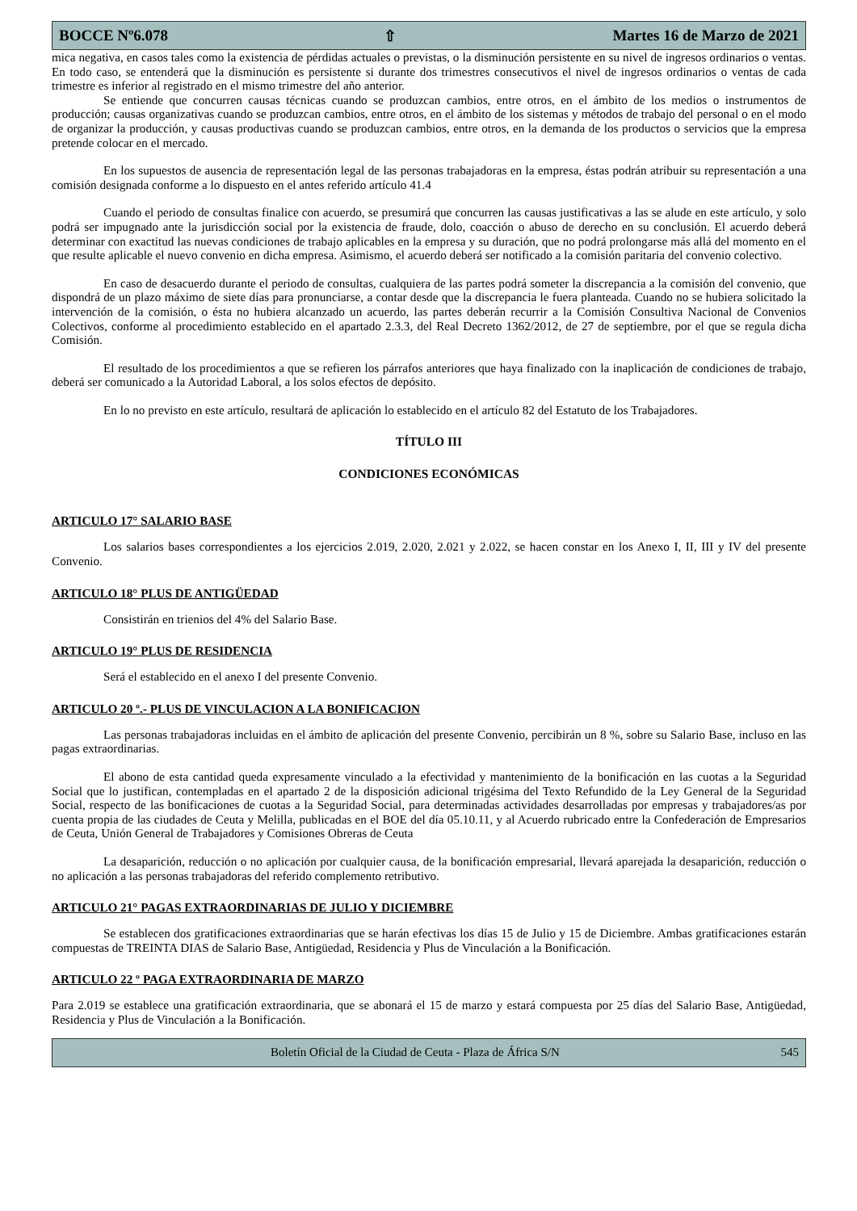BOCCE Nº6.078 ⇧ Martes 16 de Marzo de 2021
mica negativa, en casos tales como la existencia de pérdidas actuales o previstas, o la disminución persistente en su nivel de ingresos ordinarios o ventas. En todo caso, se entenderá que la disminución es persistente si durante dos trimestres consecutivos el nivel de ingresos ordinarios o ventas de cada trimestre es inferior al registrado en el mismo trimestre del año anterior.
Se entiende que concurren causas técnicas cuando se produzcan cambios, entre otros, en el ámbito de los medios o instrumentos de producción; causas organizativas cuando se produzcan cambios, entre otros, en el ámbito de los sistemas y métodos de trabajo del personal o en el modo de organizar la producción, y causas productivas cuando se produzcan cambios, entre otros, en la demanda de los productos o servicios que la empresa pretende colocar en el mercado.
En los supuestos de ausencia de representación legal de las personas trabajadoras en la empresa, éstas podrán atribuir su representación a una comisión designada conforme a lo dispuesto en el antes referido artículo 41.4
Cuando el periodo de consultas finalice con acuerdo, se presumirá que concurren las causas justificativas a las se alude en este artículo, y solo podrá ser impugnado ante la jurisdicción social por la existencia de fraude, dolo, coacción o abuso de derecho en su conclusión. El acuerdo deberá determinar con exactitud las nuevas condiciones de trabajo aplicables en la empresa y su duración, que no podrá prolongarse más allá del momento en el que resulte aplicable el nuevo convenio en dicha empresa. Asimismo, el acuerdo deberá ser notificado a la comisión paritaria del convenio colectivo.
En caso de desacuerdo durante el periodo de consultas, cualquiera de las partes podrá someter la discrepancia a la comisión del convenio, que dispondrá de un plazo máximo de siete días para pronunciarse, a contar desde que la discrepancia le fuera planteada. Cuando no se hubiera solicitado la intervención de la comisión, o ésta no hubiera alcanzado un acuerdo, las partes deberán recurrir a la Comisión Consultiva Nacional de Convenios Colectivos, conforme al procedimiento establecido en el apartado 2.3.3, del Real Decreto 1362/2012, de 27 de septiembre, por el que se regula dicha Comisión.
El resultado de los procedimientos a que se refieren los párrafos anteriores que haya finalizado con la inaplicación de condiciones de trabajo, deberá ser comunicado a la Autoridad Laboral, a los solos efectos de depósito.
En lo no previsto en este artículo, resultará de aplicación lo establecido en el artículo 82 del Estatuto de los Trabajadores.
TÍTULO III
CONDICIONES ECONÓMICAS
ARTICULO 17° SALARIO BASE
Los salarios bases correspondientes a los ejercicios 2.019, 2.020, 2.021 y 2.022, se hacen constar en los Anexo I, II, III y IV del presente Convenio.
ARTICULO 18° PLUS DE ANTIGÜEDAD
Consistirán en trienios del 4% del Salario Base.
ARTICULO 19° PLUS DE RESIDENCIA
Será el establecido en el anexo I del presente Convenio.
ARTICULO 20 º.- PLUS DE VINCULACION A LA BONIFICACION
Las personas trabajadoras incluidas en el ámbito de aplicación del presente Convenio, percibirán un 8 %, sobre su Salario Base, incluso en las pagas extraordinarias.
El abono de esta cantidad queda expresamente vinculado a la efectividad y mantenimiento de la bonificación en las cuotas a la Seguridad Social que lo justifican, contempladas en el apartado 2 de la disposición adicional trigésima del Texto Refundido de la Ley General de la Seguridad Social, respecto de las bonificaciones de cuotas a la Seguridad Social, para determinadas actividades desarrolladas por empresas y trabajadores/as por cuenta propia de las ciudades de Ceuta y Melilla, publicadas en el BOE del día 05.10.11, y al Acuerdo rubricado entre la Confederación de Empresarios de Ceuta, Unión General de Trabajadores y Comisiones Obreras de Ceuta
La desaparición, reducción o no aplicación por cualquier causa, de la bonificación empresarial, llevará aparejada la desaparición, reducción o no aplicación a las personas trabajadoras del referido complemento retributivo.
ARTICULO 21° PAGAS EXTRAORDINARIAS DE JULIO Y DICIEMBRE
Se establecen dos gratificaciones extraordinarias que se harán efectivas los días 15 de Julio y 15 de Diciembre. Ambas gratificaciones estarán compuestas de TREINTA DIAS de Salario Base, Antigüedad, Residencia y Plus de Vinculación a la Bonificación.
ARTICULO 22 º PAGA EXTRAORDINARIA DE MARZO
Para 2.019 se establece una gratificación extraordinaria, que se abonará el 15 de marzo y estará compuesta por 25 días del Salario Base, Antigüedad, Residencia y Plus de Vinculación a la Bonificación.
Boletín Oficial de la Ciudad de Ceuta - Plaza de África S/N 545